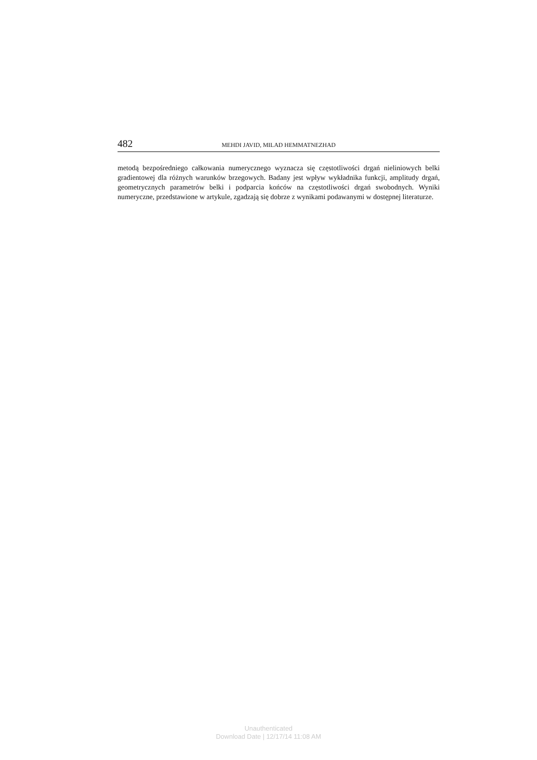482 MEHDI JAVID, MILAD HEMMATNEZHAD
metodą bezpośredniego całkowania numerycznego wyznacza się częstotliwości drgań nieliniowych belki gradientowej dla różnych warunków brzegowych. Badany jest wpływ wykładnika funkcji, amplitudy drgań, geometrycznych parametrów belki i podparcia końców na częstotliwości drgań swobodnych. Wyniki numeryczne, przedstawione w artykule, zgadzają się dobrze z wynikami podawanymi w dostępnej literaturze.
Unauthenticated
Download Date | 12/17/14 11:08 AM